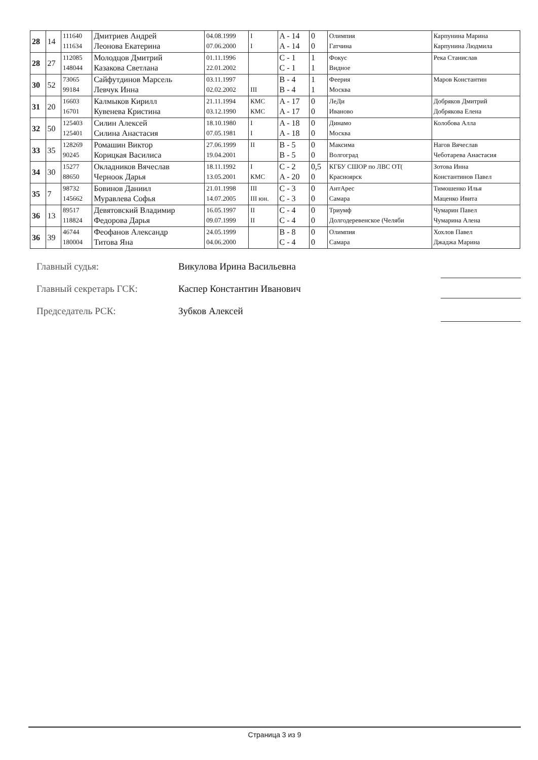| 28 | 14 | 111640 111634 | Дмитриев Андрей Леонова Екатерина | 04.08.1999 07.06.2000 | I I | A - 14 A - 14 | 0 0 | Олимпия Гатчина | Карпунина Марина Карпунина Людмила |
| 28 | 27 | 112085 148044 | Молодцов Дмитрий Казакова Светлана | 01.11.1996 22.01.2002 | | C - 1 C - 1 | 1 1 | Фокус Видное | Река Станислав |
| 30 | 52 | 73065 99184 | Сайфутдинов Марсель Левчук Инна | 03.11.1997 02.02.2002 | III | B - 4 B - 4 | 1 1 | Феерия Москва | Маров Константин |
| 31 | 20 | 16603 16701 | Калмыков Кирилл Кувенева Кристина | 21.11.1994 03.12.1990 | КМС КМС | A - 17 A - 17 | 0 0 | ЛеДи Иваново | Добряков Дмитрий Добрякова Елена |
| 32 | 50 | 125403 125401 | Силин Алексей Силина Анастасия | 18.10.1980 07.05.1981 | I I | A - 18 A - 18 | 0 0 | Динамо Москва | Колобова Алла |
| 33 | 35 | 128269 90245 | Ромашин Виктор Корицкая Василиса | 27.06.1999 19.04.2001 | II | B - 5 B - 5 | 0 0 | Максима Волгоград | Нагов Вячеслав Чеботарева Анастасия |
| 34 | 30 | 15277 88650 | Окладников Вячеслав Черноок Дарья | 18.11.1992 13.05.2001 | I КМС | C - 2 A - 20 | 0,5 0 | КГБУ СШОР по ЛВС ОТ( Красноярск | Зотова Инна Константинов Павел |
| 35 | 7 | 98732 145662 | Бовинов Даниил Муравлева Софья | 21.01.1998 14.07.2005 | III III юн. | C - 3 C - 3 | 0 0 | АнтАрес Самара | Тимошенко Илья Маценко Ивита |
| 36 | 13 | 89517 118824 | Девятовский Владимир Федорова Дарья | 16.05.1997 09.07.1999 | II II | C - 4 C - 4 | 0 0 | Триумф Долгодеревенское (Челяби | Чумарин Павел Чумарина Алена |
| 36 | 39 | 46744 180004 | Феофанов Александр Титова Яна | 24.05.1999 04.06.2000 | | B - 8 C - 4 | 0 0 | Олимпия Самара | Хохлов Павел Джаджа Марина |
Главный судья: Викулова Ирина Васильевна
Главный секретарь ГСК: Каспер Константин Иванович
Председатель РСК: Зубков Алексей
Страница 3 из 9